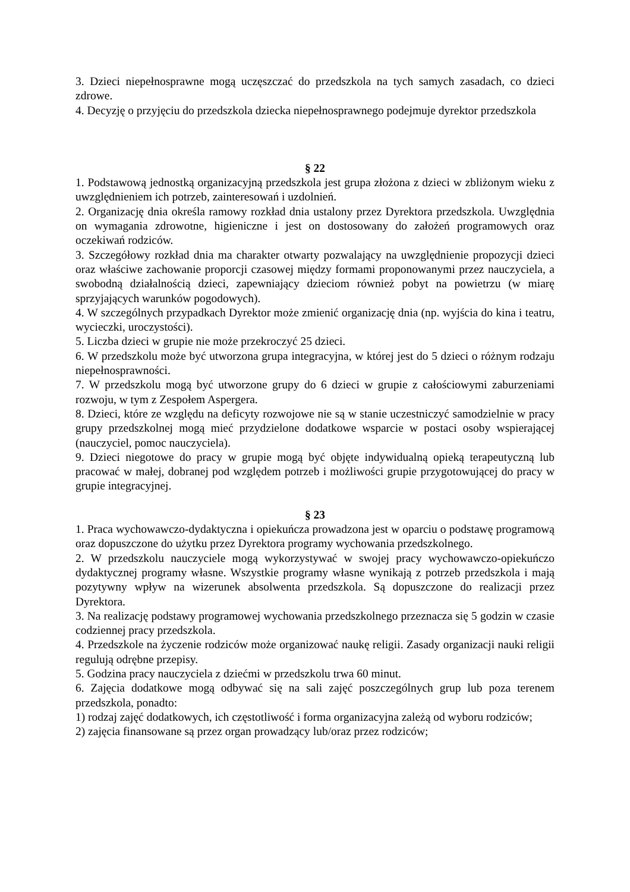3. Dzieci niepełnosprawne mogą uczęszczać do przedszkola na tych samych zasadach, co dzieci zdrowe.
4. Decyzję o przyjęciu do przedszkola dziecka niepełnosprawnego podejmuje dyrektor przedszkola
§ 22
1. Podstawową jednostką organizacyjną przedszkola jest grupa złożona z dzieci w zbliżonym wieku z uwzględnieniem ich potrzeb, zainteresowań i uzdolnień.
2. Organizację dnia określa ramowy rozkład dnia ustalony przez Dyrektora przedszkola. Uwzględnia on wymagania zdrowotne, higieniczne i jest on dostosowany do założeń programowych oraz oczekiwań rodziców.
3. Szczegółowy rozkład dnia ma charakter otwarty pozwalający na uwzględnienie propozycji dzieci oraz właściwe zachowanie proporcji czasowej między formami proponowanymi przez nauczyciela, a swobodną działalnością dzieci, zapewniający dzieciom również pobyt na powietrzu (w miarę sprzyjających warunków pogodowych).
4. W szczególnych przypadkach Dyrektor może zmienić organizację dnia (np. wyjścia do kina i teatru, wycieczki, uroczystości).
5. Liczba dzieci w grupie nie może przekroczyć 25 dzieci.
6. W przedszkolu może być utworzona grupa integracyjna, w której jest do 5 dzieci o różnym rodzaju niepełnosprawności.
7. W przedszkolu mogą być utworzone grupy do 6 dzieci w grupie z całościowymi zaburzeniami rozwoju, w tym z Zespołem Aspergera.
8. Dzieci, które ze względu na deficyty rozwojowe nie są w stanie uczestniczyć samodzielnie w pracy grupy przedszkolnej mogą mieć przydzielone dodatkowe wsparcie w postaci osoby wspierającej (nauczyciel, pomoc nauczyciela).
9. Dzieci niegotowe do pracy w grupie mogą być objęte indywidualną opieką terapeutyczną lub pracować w małej, dobranej pod względem potrzeb i możliwości grupie przygotowującej do pracy w grupie integracyjnej.
§ 23
1. Praca wychowawczo-dydaktyczna i opiekuńcza prowadzona jest w oparciu o podstawę programową oraz dopuszczone do użytku przez Dyrektora programy wychowania przedszkolnego.
2. W przedszkolu nauczyciele mogą wykorzystywać w swojej pracy wychowawczo-opiekuńczo dydaktycznej programy własne. Wszystkie programy własne wynikają z potrzeb przedszkola i mają pozytywny wpływ na wizerunek absolwenta przedszkola. Są dopuszczone do realizacji przez Dyrektora.
3. Na realizację podstawy programowej wychowania przedszkolnego przeznacza się 5 godzin w czasie codziennej pracy przedszkola.
4. Przedszkole na życzenie rodziców może organizować naukę religii. Zasady organizacji nauki religii regulują odrębne przepisy.
5. Godzina pracy nauczyciela z dziećmi w przedszkolu trwa 60 minut.
6. Zajęcia dodatkowe mogą odbywać się na sali zajęć poszczególnych grup lub poza terenem przedszkola, ponadto:
1) rodzaj zajęć dodatkowych, ich częstotliwość i forma organizacyjna zależą od wyboru rodziców;
2) zajęcia finansowane są przez organ prowadzący lub/oraz przez rodziców;